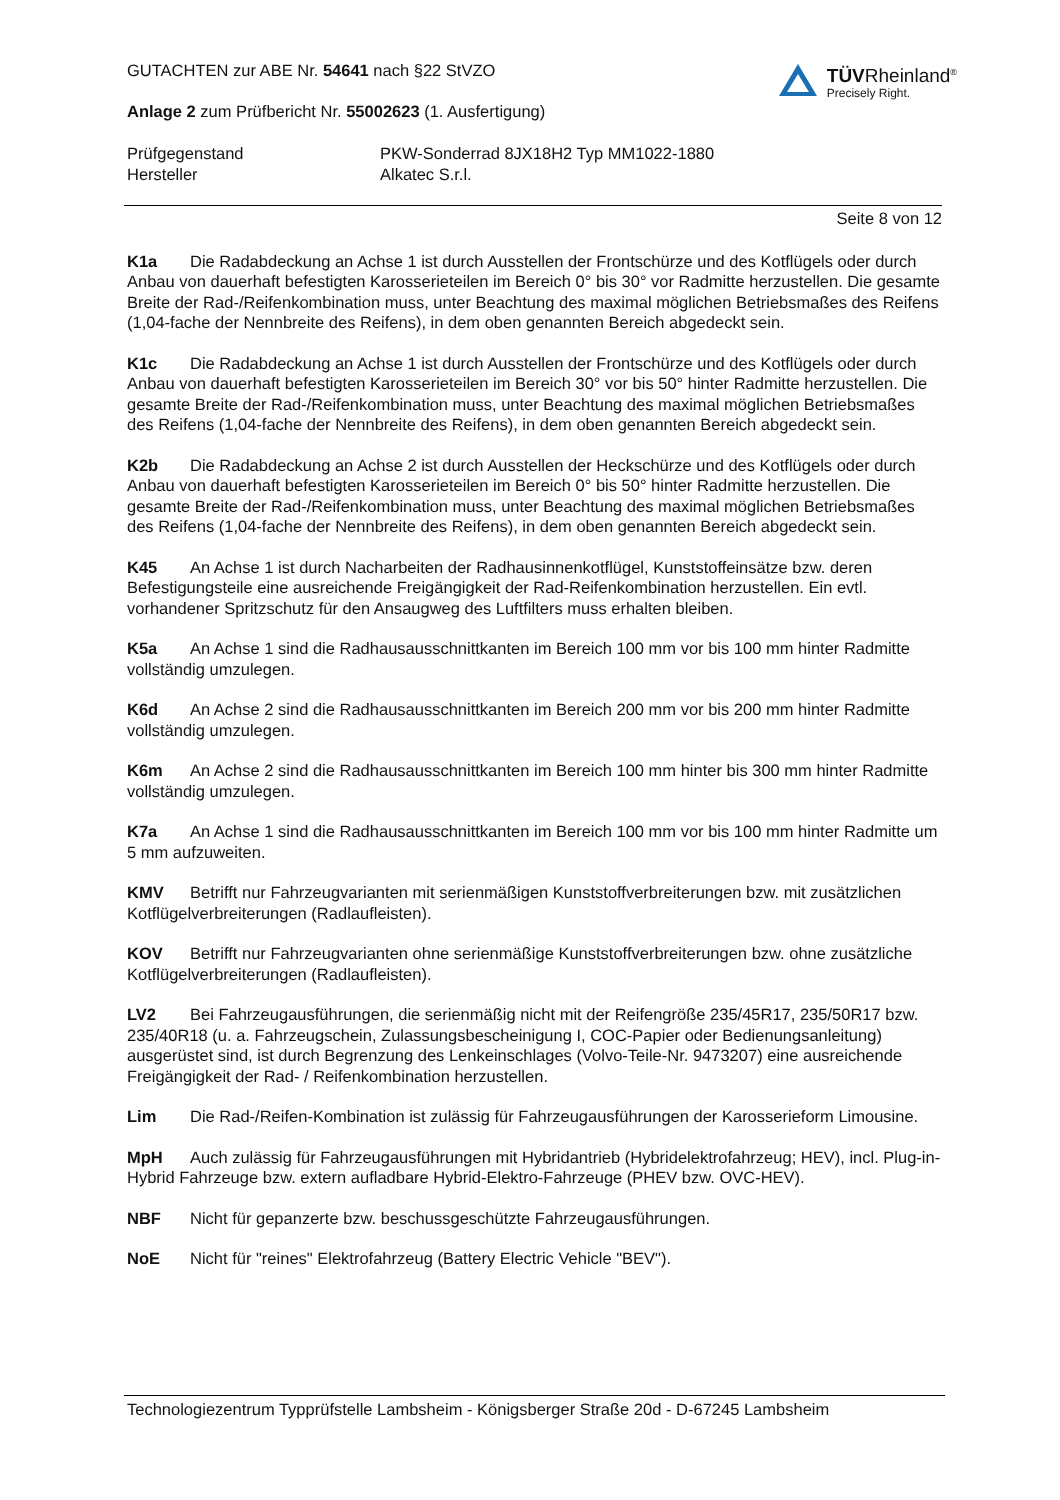GUTACHTEN zur ABE Nr. 54641 nach §22 StVZO
Anlage 2 zum Prüfbericht Nr. 55002623 (1. Ausfertigung)
TÜVRheinland<sup>®</sup>
Precisely Right.
Prüfgegenstand PKW-Sonderrad 8JX18H2 Typ MM1022-1880 Hersteller Alkatec S.r.l.
Seite 8 von 12
K1a Die Radabdeckung an Achse 1 ist durch Ausstellen der Frontschürze und des Kotflügels oder durch Anbau von dauerhaft befestigten Karosserieteilen im Bereich 0° bis 30° vor Radmitte herzustellen. Die gesamte Breite der Rad-/Reifenkombination muss, unter Beachtung des maximal möglichen Betriebsmaßes des Reifens (1,04-fache der Nennbreite des Reifens), in dem oben genannten Bereich abgedeckt sein.
K1c Die Radabdeckung an Achse 1 ist durch Ausstellen der Frontschürze und des Kotflügels oder durch Anbau von dauerhaft befestigten Karosserieteilen im Bereich 30° vor bis 50° hinter Radmitte herzustellen. Die gesamte Breite der Rad-/Reifenkombination muss, unter Beachtung des maximal möglichen Betriebsmaßes des Reifens (1,04-fache der Nennbreite des Reifens), in dem oben genannten Bereich abgedeckt sein.
K2b Die Radabdeckung an Achse 2 ist durch Ausstellen der Heckschürze und des Kotflügels oder durch Anbau von dauerhaft befestigten Karosserieteilen im Bereich 0° bis 50° hinter Radmitte herzustellen. Die gesamte Breite der Rad-/Reifenkombination muss, unter Beachtung des maximal möglichen Betriebsmaßes des Reifens (1,04-fache der Nennbreite des Reifens), in dem oben genannten Bereich abgedeckt sein.
K45 An Achse 1 ist durch Nacharbeiten der Radhausinnenkotflügel, Kunststoffeinsätze bzw. deren Befestigungsteile eine ausreichende Freigängigkeit der Rad-Reifenkombination herzustellen. Ein evtl. vorhandener Spritzschutz für den Ansaugweg des Luftfilters muss erhalten bleiben.
K5a An Achse 1 sind die Radhausausschnittkanten im Bereich 100 mm vor bis 100 mm hinter Radmitte vollständig umzulegen.
K6d An Achse 2 sind die Radhausausschnittkanten im Bereich 200 mm vor bis 200 mm hinter Radmitte vollständig umzulegen.
K6m An Achse 2 sind die Radhausausschnittkanten im Bereich 100 mm hinter bis 300 mm hinter Radmitte vollständig umzulegen.
K7a An Achse 1 sind die Radhausausschnittkanten im Bereich 100 mm vor bis 100 mm hinter Radmitte um 5 mm aufzuweiten.
KMV Betrifft nur Fahrzeugvarianten mit serienmäßigen Kunststoffverbreiterungen bzw. mit zusätzlichen Kotflügelverbreiterungen (Radlaufleisten).
KOV Betrifft nur Fahrzeugvarianten ohne serienmäßige Kunststoffverbreiterungen bzw. ohne zusätzliche Kotflügelverbreiterungen (Radlaufleisten).
LV2 Bei Fahrzeugausführungen, die serienmäßig nicht mit der Reifengröße 235/45R17, 235/50R17 bzw. 235/40R18 (u. a. Fahrzeugschein, Zulassungsbescheinigung I, COC-Papier oder Bedienungsanleitung) ausgerüstet sind, ist durch Begrenzung des Lenkeinschlages (Volvo-Teile-Nr. 9473207) eine ausreichende Freigängigkeit der Rad- / Reifenkombination herzustellen.
Lim Die Rad-/Reifen-Kombination ist zulässig für Fahrzeugausführungen der Karosserieform Limousine.
MpH Auch zulässig für Fahrzeugausführungen mit Hybridantrieb (Hybridelektrofahrzeug; HEV), incl. Plug-in-Hybrid Fahrzeuge bzw. extern aufladbare Hybrid-Elektro-Fahrzeuge (PHEV bzw. OVC-HEV).
NBF Nicht für gepanzerte bzw. beschussgeschützte Fahrzeugausführungen.
NoE Nicht für "reines" Elektrofahrzeug (Battery Electric Vehicle "BEV").
Technologiezentrum Typprüfstelle Lambsheim - Königsberger Straße 20d - D-67245 Lambsheim